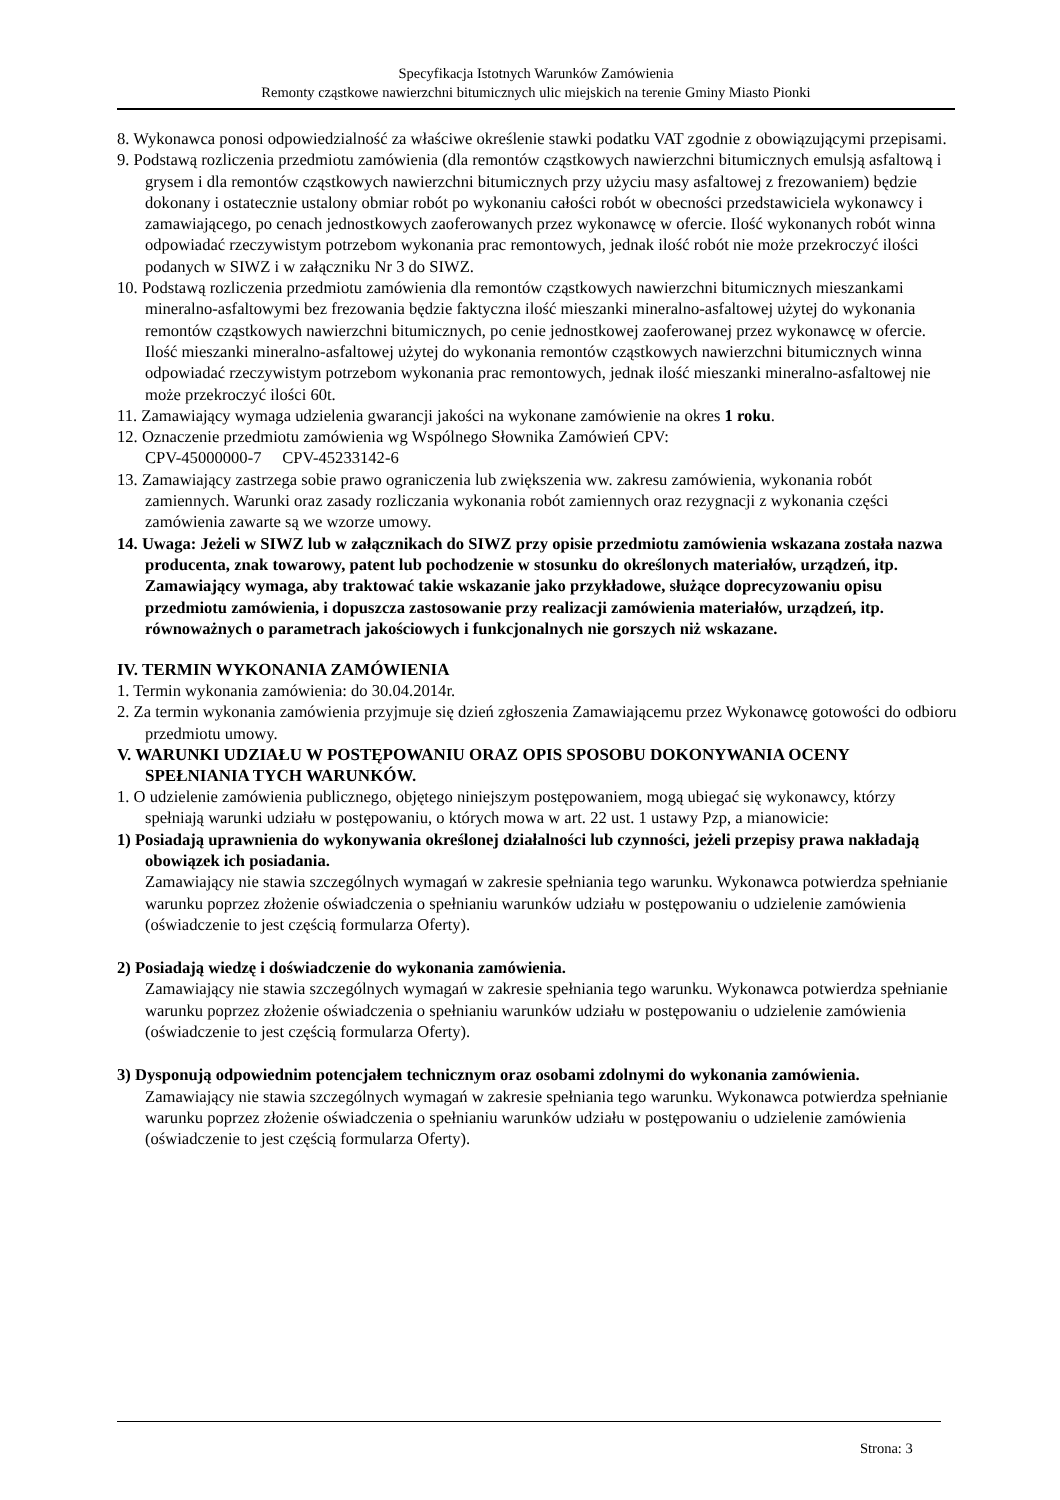Specyfikacja Istotnych Warunków Zamówienia
Remonty cząstkowe nawierzchni bitumicznych ulic miejskich na terenie Gminy Miasto Pionki
8. Wykonawca ponosi odpowiedzialność za właściwe określenie stawki podatku VAT zgodnie z obowiązującymi przepisami.
9. Podstawą rozliczenia przedmiotu zamówienia (dla remontów cząstkowych nawierzchni bitumicznych emulsją asfaltową i grysem i dla remontów cząstkowych nawierzchni bitumicznych przy użyciu masy asfaltowej z frezowaniem) będzie dokonany i ostatecznie ustalony obmiar robót po wykonaniu całości robót w obecności przedstawiciela wykonawcy i zamawiającego, po cenach jednostkowych zaoferowanych przez wykonawcę w ofercie. Ilość wykonanych robót winna odpowiadać rzeczywistym potrzebom wykonania prac remontowych, jednak ilość robót nie może przekroczyć ilości podanych w SIWZ i w załączniku Nr 3 do SIWZ.
10. Podstawą rozliczenia przedmiotu zamówienia dla remontów cząstkowych nawierzchni bitumicznych mieszankami mineralno-asfaltowymi bez frezowania będzie faktyczna ilość mieszanki mineralno-asfaltowej użytej do wykonania remontów cząstkowych nawierzchni bitumicznych, po cenie jednostkowej zaoferowanej przez wykonawcę w ofercie. Ilość mieszanki mineralno-asfaltowej użytej do wykonania remontów cząstkowych nawierzchni bitumicznych winna odpowiadać rzeczywistym potrzebom wykonania prac remontowych, jednak ilość mieszanki mineralno-asfaltowej nie może przekroczyć ilości 60t.
11. Zamawiający wymaga udzielenia gwarancji jakości na wykonane zamówienie na okres 1 roku.
12. Oznaczenie przedmiotu zamówienia wg Wspólnego Słownika Zamówień CPV:
CPV-45000000-7 CPV-45233142-6
13. Zamawiający zastrzega sobie prawo ograniczenia lub zwiększenia ww. zakresu zamówienia, wykonania robót zamiennych. Warunki oraz zasady rozliczania wykonania robót zamiennych oraz rezygnacji z wykonania części zamówienia zawarte są we wzorze umowy.
14. Uwaga: Jeżeli w SIWZ lub w załącznikach do SIWZ przy opisie przedmiotu zamówienia wskazana została nazwa producenta, znak towarowy, patent lub pochodzenie w stosunku do określonych materiałów, urządzeń, itp. Zamawiający wymaga, aby traktować takie wskazanie jako przykładowe, służące doprecyzowaniu opisu przedmiotu zamówienia, i dopuszcza zastosowanie przy realizacji zamówienia materiałów, urządzeń, itp. równoważnych o parametrach jakościowych i funkcjonalnych nie gorszych niż wskazane.
IV. TERMIN WYKONANIA ZAMÓWIENIA
1. Termin wykonania zamówienia: do 30.04.2014r.
2. Za termin wykonania zamówienia przyjmuje się dzień zgłoszenia Zamawiającemu przez Wykonawcę gotowości do odbioru przedmiotu umowy.
V. WARUNKI UDZIAŁU W POSTĘPOWANIU ORAZ OPIS SPOSOBU DOKONYWANIA OCENY SPEŁNIANIA TYCH WARUNKÓW.
1. O udzielenie zamówienia publicznego, objętego niniejszym postępowaniem, mogą ubiegać się wykonawcy, którzy spełniają warunki udziału w postępowaniu, o których mowa w art. 22 ust. 1 ustawy Pzp, a mianowicie:
1) Posiadają uprawnienia do wykonywania określonej działalności lub czynności, jeżeli przepisy prawa nakładają obowiązek ich posiadania.
Zamawiający nie stawia szczególnych wymagań w zakresie spełniania tego warunku. Wykonawca potwierdza spełnianie warunku poprzez złożenie oświadczenia o spełnianiu warunków udziału w postępowaniu o udzielenie zamówienia (oświadczenie to jest częścią formularza Oferty).
2) Posiadają wiedzę i doświadczenie do wykonania zamówienia.
Zamawiający nie stawia szczególnych wymagań w zakresie spełniania tego warunku. Wykonawca potwierdza spełnianie warunku poprzez złożenie oświadczenia o spełnianiu warunków udziału w postępowaniu o udzielenie zamówienia (oświadczenie to jest częścią formularza Oferty).
3) Dysponują odpowiednim potencjałem technicznym oraz osobami zdolnymi do wykonania zamówienia.
Zamawiający nie stawia szczególnych wymagań w zakresie spełniania tego warunku. Wykonawca potwierdza spełnianie warunku poprzez złożenie oświadczenia o spełnianiu warunków udziału w postępowaniu o udzielenie zamówienia (oświadczenie to jest częścią formularza Oferty).
Strona: 3